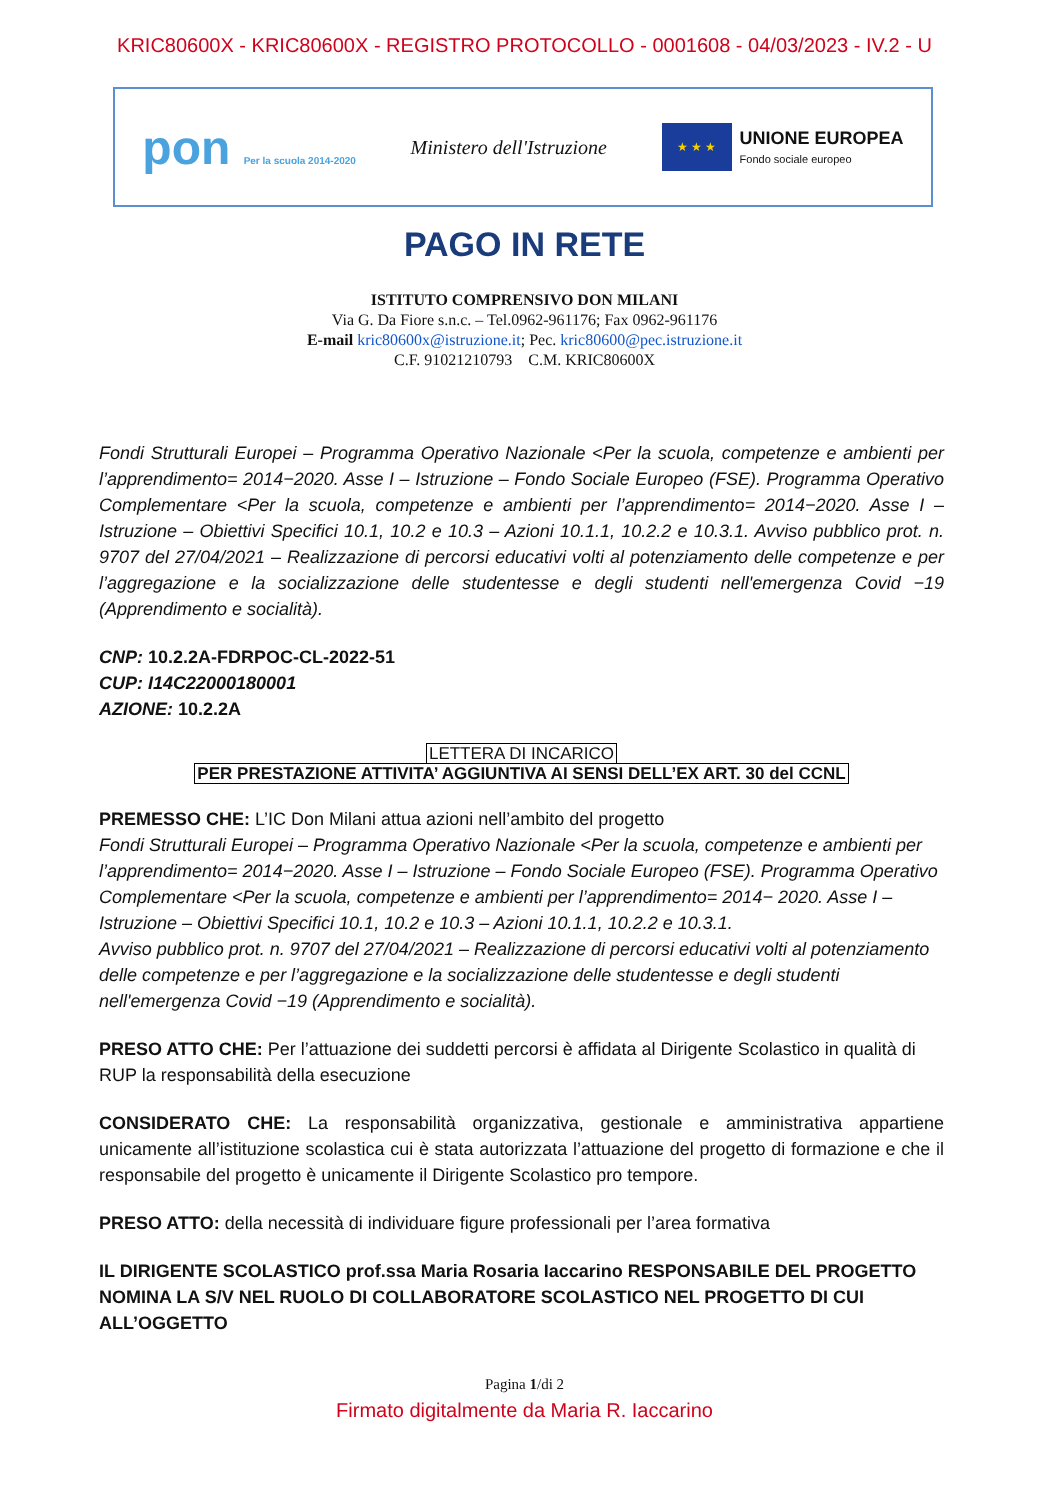KRIC80600X - KRIC80600X - REGISTRO PROTOCOLLO - 0001608 - 04/03/2023 - IV.2 - U
pon Per la scuola 2014-2020
Ministero dell'Istruzione
★ ★ ★
UNIONE EUROPEA
Fondo sociale europeo
PAGO IN RETE
ISTITUTO COMPRENSIVO DON MILANI
Via G. Da Fiore s.n.c. – Tel.0962-961176; Fax 0962-961176
E-mail kric80600x@istruzione.it; Pec. kric80600@pec.istruzione.it
C.F. 91021210793 C.M. KRIC80600X
Fondi Strutturali Europei – Programma Operativo Nazionale <Per la scuola, competenze e ambienti per l’apprendimento= 2014−2020. Asse I – Istruzione – Fondo Sociale Europeo (FSE). Programma Operativo Complementare <Per la scuola, competenze e ambienti per l’apprendimento= 2014−2020. Asse I – Istruzione – Obiettivi Specifici 10.1, 10.2 e 10.3 – Azioni 10.1.1, 10.2.2 e 10.3.1. Avviso pubblico prot. n. 9707 del 27/04/2021 – Realizzazione di percorsi educativi volti al potenziamento delle competenze e per l’aggregazione e la socializzazione delle studentesse e degli studenti nell'emergenza Covid −19 (Apprendimento e socialità).
CNP: 10.2.2A-FDRPOC-CL-2022-51
CUP: I14C22000180001
AZIONE: 10.2.2A
LETTERA DI INCARICO
PER PRESTAZIONE ATTIVITA’ AGGIUNTIVA AI SENSI DELL’EX ART. 30 del CCNL
PREMESSO CHE: L’IC Don Milani attua azioni nell’ambito del progetto
Fondi Strutturali Europei – Programma Operativo Nazionale <Per la scuola, competenze e ambienti per l’apprendimento= 2014−2020. Asse I – Istruzione – Fondo Sociale Europeo (FSE). Programma Operativo Complementare <Per la scuola, competenze e ambienti per l’apprendimento= 2014− 2020. Asse I – Istruzione – Obiettivi Specifici 10.1, 10.2 e 10.3 – Azioni 10.1.1, 10.2.2 e 10.3.1.
Avviso pubblico prot. n. 9707 del 27/04/2021 – Realizzazione di percorsi educativi volti al potenziamento delle competenze e per l’aggregazione e la socializzazione delle studentesse e degli studenti nell'emergenza Covid −19 (Apprendimento e socialità).
PRESO ATTO CHE: Per l’attuazione dei suddetti percorsi è affidata al Dirigente Scolastico in qualità di RUP la responsabilità della esecuzione
CONSIDERATO CHE: La responsabilità organizzativa, gestionale e amministrativa appartiene unicamente all’istituzione scolastica cui è stata autorizzata l’attuazione del progetto di formazione e che il responsabile del progetto è unicamente il Dirigente Scolastico pro tempore.
PRESO ATTO: della necessità di individuare figure professionali per l’area formativa
IL DIRIGENTE SCOLASTICO prof.ssa Maria Rosaria Iaccarino RESPONSABILE DEL PROGETTO NOMINA LA S/V NEL RUOLO DI COLLABORATORE SCOLASTICO NEL PROGETTO DI CUI ALL’OGGETTO
Pagina 1/di 2
Firmato digitalmente da Maria R. Iaccarino